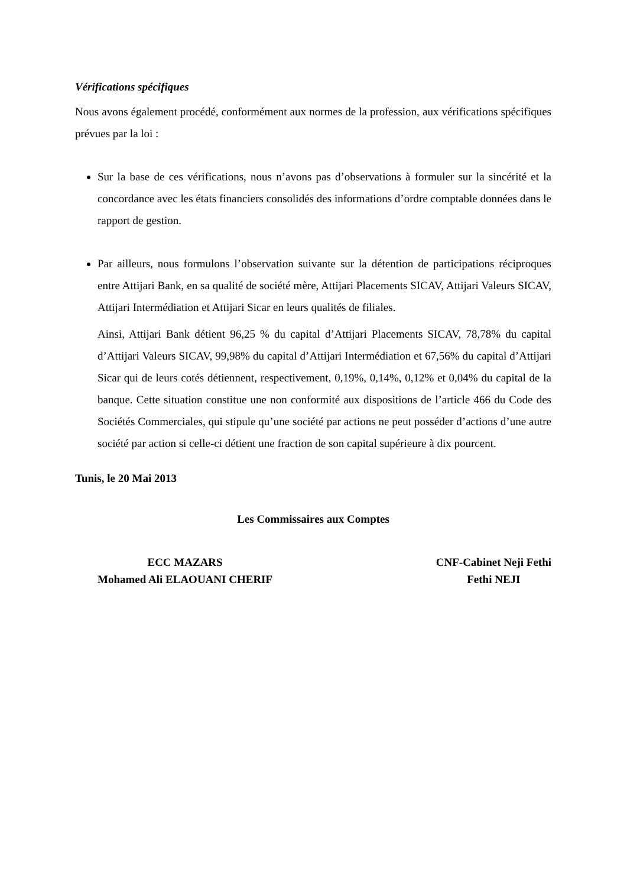Vérifications spécifiques
Nous avons également procédé, conformément aux normes de la profession, aux vérifications spécifiques prévues par la loi :
Sur la base de ces vérifications, nous n’avons pas d’observations à formuler sur la sincérité et la concordance avec les états financiers consolidés des informations d’ordre comptable données dans le rapport de gestion.
Par ailleurs, nous formulons l’observation suivante sur la détention de participations réciproques entre Attijari Bank, en sa qualité de société mère, Attijari Placements SICAV, Attijari Valeurs SICAV, Attijari Intermédiation et Attijari Sicar en leurs qualités de filiales.
Ainsi, Attijari Bank détient 96,25 % du capital d’Attijari Placements SICAV, 78,78% du capital d’Attijari Valeurs SICAV, 99,98% du capital d’Attijari Intermédiation et 67,56% du capital d’Attijari Sicar qui de leurs cotés détiennent, respectivement, 0,19%, 0,14%, 0,12% et 0,04% du capital de la banque. Cette situation constitue une non conformité aux dispositions de l’article 466 du Code des Sociétés Commerciales, qui stipule qu’une société par actions ne peut posséder d’actions d’une autre société par action si celle-ci détient une fraction de son capital supérieure à dix pourcent.
Tunis, le 20 Mai 2013
Les Commissaires aux Comptes
ECC MAZARS
Mohamed Ali ELAOUANI CHERIF
CNF-Cabinet Neji Fethi
Fethi NEJI